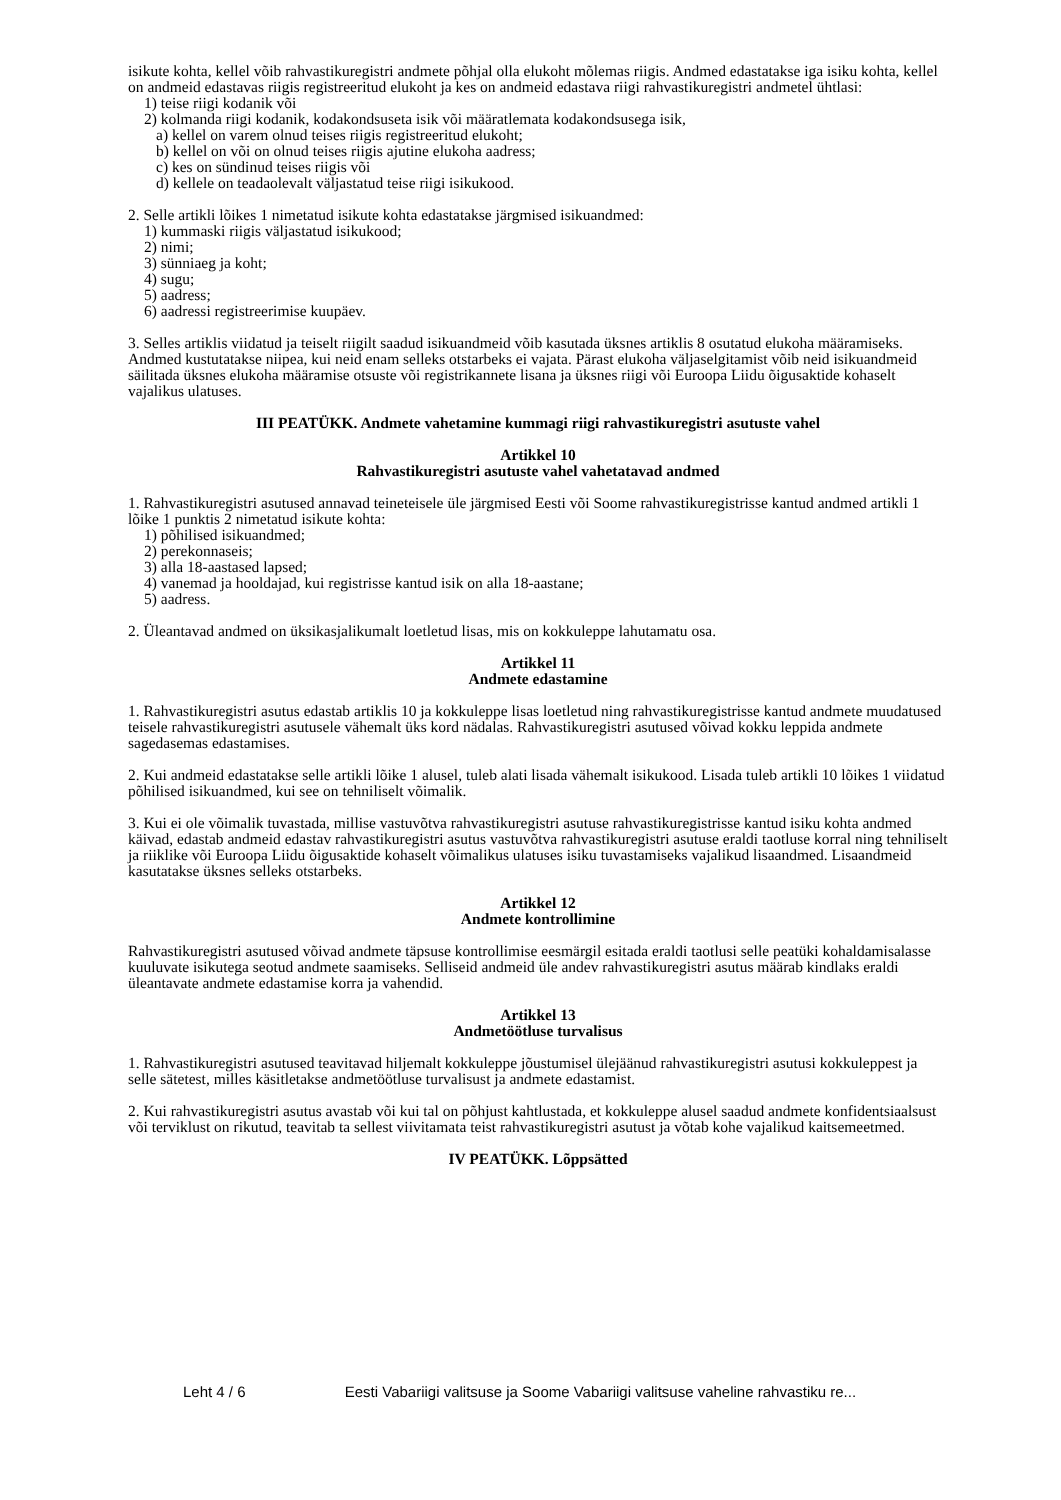isikute kohta, kellel võib rahvastikuregistri andmete põhjal olla elukoht mõlemas riigis. Andmed edastatakse iga isiku kohta, kellel on andmeid edastavas riigis registreeritud elukoht ja kes on andmeid edastava riigi rahvastikuregistri andmetel ühtlasi:
1) teise riigi kodanik või
2) kolmanda riigi kodanik, kodakondsuseta isik või määratlemata kodakondsusega isik,
a) kellel on varem olnud teises riigis registreeritud elukoht;
b) kellel on või on olnud teises riigis ajutine elukoha aadress;
c) kes on sündinud teises riigis või
d) kellele on teadaolevalt väljastatud teise riigi isikukood.
2. Selle artikli lõikes 1 nimetatud isikute kohta edastatakse järgmised isikuandmed:
1) kummaski riigis väljastatud isikukood;
2) nimi;
3) sünniaeg ja koht;
4) sugu;
5) aadress;
6) aadressi registreerimise kuupäev.
3. Selles artiklis viidatud ja teiselt riigilt saadud isikuandmeid võib kasutada üksnes artiklis 8 osutatud elukoha määramiseks. Andmed kustutatakse niipea, kui neid enam selleks otstarbeks ei vajata. Pärast elukoha väljaselgitamist võib neid isikuandmeid säilitada üksnes elukoha määramise otsuste või registrikannete lisana ja üksnes riigi või Euroopa Liidu õigusaktide kohaselt vajalikus ulatuses.
III PEATÜKK. Andmete vahetamine kummagi riigi rahvastikuregistri asutuste vahel
Artikkel 10
Rahvastikuregistri asutuste vahel vahetatavad andmed
1. Rahvastikuregistri asutused annavad teineteisele üle järgmised Eesti või Soome rahvastikuregistrisse kantud andmed artikli 1 lõike 1 punktis 2 nimetatud isikute kohta:
1) põhilised isikuandmed;
2) perekonnaseis;
3) alla 18-aastased lapsed;
4) vanemad ja hooldajad, kui registrisse kantud isik on alla 18-aastane;
5) aadress.
2. Üleantavad andmed on üksikasjalikumalt loetletud lisas, mis on kokkuleppe lahutamatu osa.
Artikkel 11
Andmete edastamine
1. Rahvastikuregistri asutus edastab artiklis 10 ja kokkuleppe lisas loetletud ning rahvastikuregistrisse kantud andmete muudatused teisele rahvastikuregistri asutusele vähemalt üks kord nädalas. Rahvastikuregistri asutused võivad kokku leppida andmete sagedasemas edastamises.
2. Kui andmeid edastatakse selle artikli lõike 1 alusel, tuleb alati lisada vähemalt isikukood. Lisada tuleb artikli 10 lõikes 1 viidatud põhilised isikuandmed, kui see on tehniliselt võimalik.
3. Kui ei ole võimalik tuvastada, millise vastuvõtva rahvastikuregistri asutuse rahvastikuregistrisse kantud isiku kohta andmed käivad, edastab andmeid edastav rahvastikuregistri asutus vastuvõtva rahvastikuregistri asutuse eraldi taotluse korral ning tehniliselt ja riiklike või Euroopa Liidu õigusaktide kohaselt võimalikus ulatuses isiku tuvastamiseks vajalikud lisaandmed. Lisaandmeid kasutatakse üksnes selleks otstarbeks.
Artikkel 12
Andmete kontrollimine
Rahvastikuregistri asutused võivad andmete täpsuse kontrollimise eesmärgil esitada eraldi taotlusi selle peatüki kohaldamisalasse kuuluvate isikutega seotud andmete saamiseks. Selliseid andmeid üle andev rahvastikuregistri asutus määrab kindlaks eraldi üleantavate andmete edastamise korra ja vahendid.
Artikkel 13
Andmetöötluse turvalisus
1. Rahvastikuregistri asutused teavitavad hiljemalt kokkuleppe jõustumisel ülejäänud rahvastikuregistri asutusi kokkuleppest ja selle sätetest, milles käsitletakse andmetöötluse turvalisust ja andmete edastamist.
2. Kui rahvastikuregistri asutus avastab või kui tal on põhjust kahtlustada, et kokkuleppe alusel saadud andmete konfidentsiaalsust või terviklust on rikutud, teavitab ta sellest viivitamata teist rahvastikuregistri asutust ja võtab kohe vajalikud kaitsemeetmed.
IV PEATÜKK. Lõppsätted
Leht 4 / 6 Eesti Vabariigi valitsuse ja Soome Vabariigi valitsuse vaheline rahvastiku re...